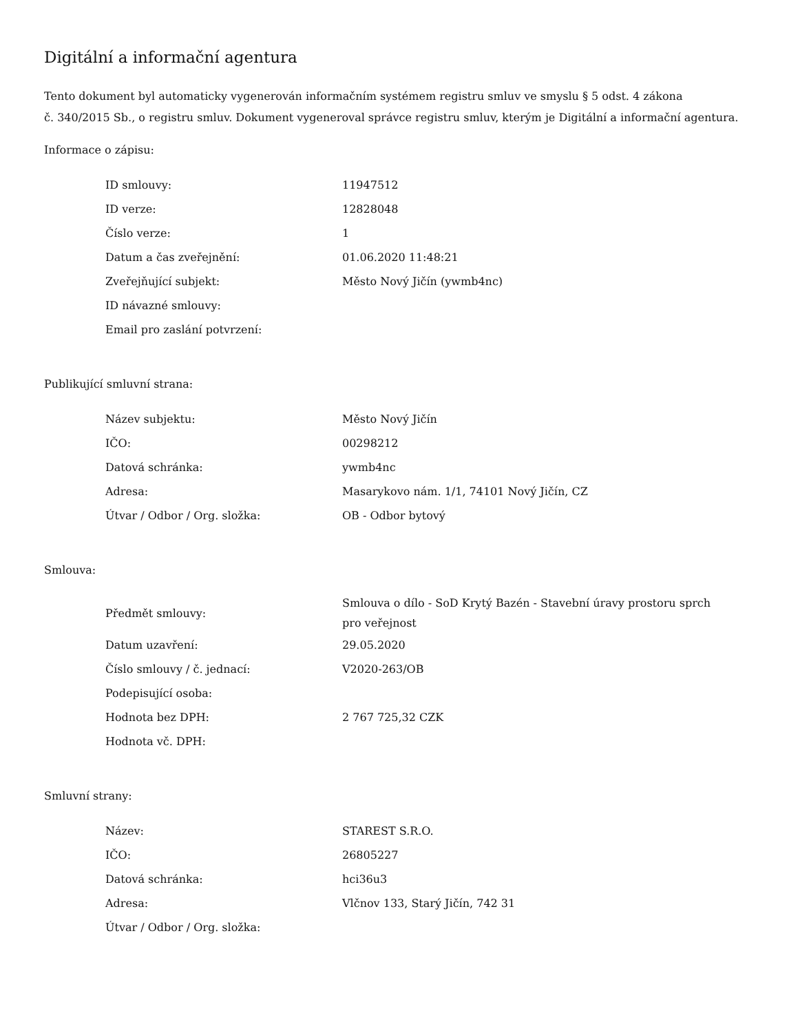Digitální a informační agentura
Tento dokument byl automaticky vygenerován informačním systémem registru smluv ve smyslu § 5 odst. 4 zákona
č. 340/2015 Sb., o registru smluv. Dokument vygeneroval správce registru smluv, kterým je Digitální a informační agentura.
Informace o zápisu:
| ID smlouvy: | 11947512 |
| ID verze: | 12828048 |
| Číslo verze: | 1 |
| Datum a čas zveřejnění: | 01.06.2020 11:48:21 |
| Zveřejňující subjekt: | Město Nový Jičín (ywmb4nc) |
| ID návazné smlouvy: | |
| Email pro zaslání potvrzení: | |
Publikující smluvní strana:
| Název subjektu: | Město Nový Jičín |
| IČO: | 00298212 |
| Datová schránka: | ywmb4nc |
| Adresa: | Masarykovo nám. 1/1, 74101 Nový Jičín, CZ |
| Útvar / Odbor / Org. složka: | OB - Odbor bytový |
Smlouva:
| Předmět smlouvy: | Smlouva o dílo - SoD Krytý Bazén - Stavební úravy prostoru sprch pro veřejnost |
| Datum uzavření: | 29.05.2020 |
| Číslo smlouvy / č. jednací: | V2020-263/OB |
| Podepisující osoba: | |
| Hodnota bez DPH: | 2 767 725,32 CZK |
| Hodnota vč. DPH: | |
Smluvní strany:
| Název: | STAREST S.R.O. |
| IČO: | 26805227 |
| Datová schránka: | hci36u3 |
| Adresa: | Vlčnov 133, Starý Jičín, 742 31 |
| Útvar / Odbor / Org. složka: | |